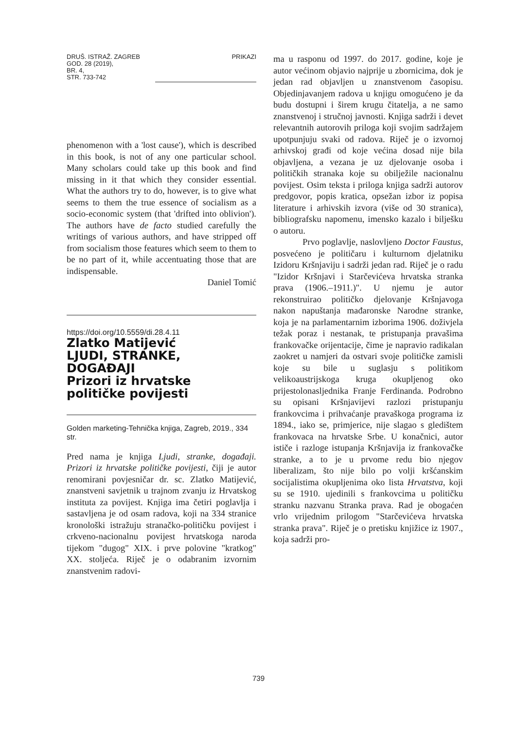DRUŠ. ISTRAŽ. ZAGREB
GOD. 28 (2019),
BR. 4,
STR. 733-742
PRIKAZI
phenomenon with a 'lost cause'), which is described in this book, is not of any one particular school. Many scholars could take up this book and find missing in it that which they consider essential. What the authors try to do, however, is to give what seems to them the true essence of socialism as a socio-economic system (that 'drifted into oblivion'). The authors have de facto studied carefully the writings of various authors, and have stripped off from socialism those features which seem to them to be no part of it, while accentuating those that are indispensable.
Daniel Tomić
https://doi.org/10.5559/di.28.4.11
Zlatko Matijević
LJUDI, STRANKE,
DOGAĐAJI
Prizori iz hrvatske
političke povijesti
Golden marketing-Tehnička knjiga, Zagreb, 2019., 334 str.
Pred nama je knjiga Ljudi, stranke, događaji. Prizori iz hrvatske političke povijesti, čiji je autor renomirani povjesničar dr. sc. Zlatko Matijević, znanstveni savjetnik u trajnom zvanju iz Hrvatskog instituta za povijest. Knjiga ima četiri poglavlja i sastavljena je od osam radova, koji na 334 stranice kronološki istražuju stranačko-političku povijest i crkveno-nacionalnu povijest hrvatskoga naroda tijekom "dugog" XIX. i prve polovine "kratkog" XX. stoljeća. Riječ je o odabranim izvornim znanstvenim radovi-
ma u rasponu od 1997. do 2017. godine, koje je autor većinom objavio najprije u zbornicima, dok je jedan rad objavljen u znanstvenom časopisu. Objedinjavanjem radova u knjigu omogućeno je da budu dostupni i širem krugu čitatelja, a ne samo znanstvenoj i stručnoj javnosti. Knjiga sadrži i devet relevantnih autorovih priloga koji svojim sadržajem upotpunjuju svaki od radova. Riječ je o izvornoj arhivskoj građi od koje većina dosad nije bila objavljena, a vezana je uz djelovanje osoba i političkih stranaka koje su obilježile nacionalnu povijest. Osim teksta i priloga knjiga sadrži autorov predgovor, popis kratica, opsežan izbor iz popisa literature i arhivskih izvora (više od 30 stranica), bibliografsku napomenu, imensko kazalo i bilješku o autoru.
Prvo poglavlje, naslovljeno Doctor Faustus, posvećeno je političaru i kulturnom djelatniku Izidoru Kršnjaviju i sadrži jedan rad. Riječ je o radu "Izidor Kršnjavi i Starčevićeva hrvatska stranka prava (1906.–1911.)". U njemu je autor rekonstruirao političko djelovanje Kršnjavoga nakon napuštanja mađaronske Narodne stranke, koja je na parlamentarnim izborima 1906. doživjela težak poraz i nestanak, te pristupanja pravašima frankovačke orijentacije, čime je napravio radikalan zaokret u namjeri da ostvari svoje političke zamisli koje su bile u suglasju s politikom velikoaustrijskoga kruga okupljenog oko prijestolonasljednika Franje Ferdinanda. Podrobno su opisani Kršnjavijevi razlozi pristupanju frankovcima i prihvaćanje pravaškoga programa iz 1894., iako se, primjerice, nije slagao s gledištem frankovaca na hrvatske Srbe. U konačnici, autor ističe i razloge istupanja Kršnjavija iz frankovačke stranke, a to je u prvome redu bio njegov liberalizam, što nije bilo po volji kršćanskim socijalistima okupljenima oko lista Hrvatstva, koji su se 1910. ujedinili s frankovcima u političku stranku nazvanu Stranka prava. Rad je obogaćen vrlo vrijednim prilogom "Starčevićeva hrvatska stranka prava". Riječ je o pretisku knjižice iz 1907., koja sadrži pro-
739